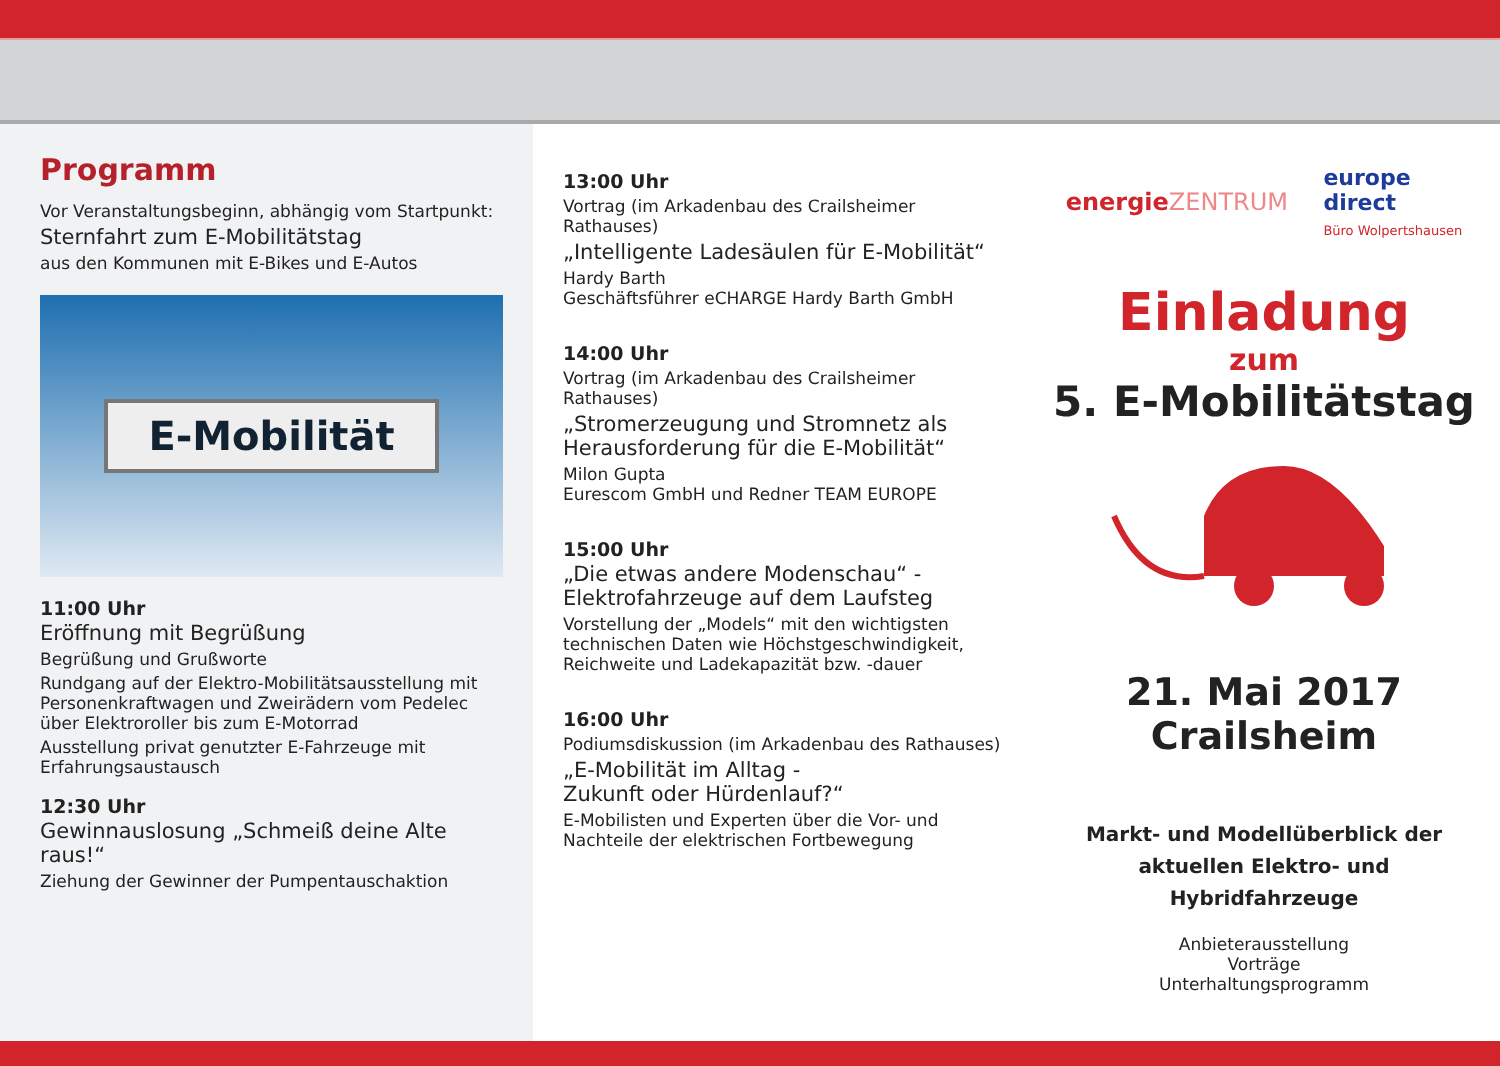Programm
Vor Veranstaltungsbeginn, abhängig vom Startpunkt:
Sternfahrt zum E-Mobilitätstag
aus den Kommunen mit E-Bikes und E-Autos
E-Mobilität
11:00 Uhr
Eröffnung mit Begrüßung
Begrüßung und Grußworte
Rundgang auf der Elektro-Mobilitätsausstellung mit Personenkraftwagen und Zweirädern vom Pedelec über Elektroroller bis zum E-Motorrad
Ausstellung privat genutzter E-Fahrzeuge mit Erfahrungsaustausch
12:30 Uhr
Gewinnauslosung „Schmeiß deine Alte raus!“
Ziehung der Gewinner der Pumpentauschaktion
13:00 Uhr
Vortrag (im Arkadenbau des Crailsheimer Rathauses)
„Intelligente Ladesäulen für E-Mobilität“
Hardy Barth
Geschäftsführer eCHARGE Hardy Barth GmbH
14:00 Uhr
Vortrag (im Arkadenbau des Crailsheimer Rathauses)
„Stromerzeugung und Stromnetz als Herausforderung für die E-Mobilität“
Milon Gupta
Eurescom GmbH und Redner TEAM EUROPE
15:00 Uhr
„Die etwas andere Modenschau“ - Elektrofahrzeuge auf dem Laufsteg
Vorstellung der „Models“ mit den wichtigsten technischen Daten wie Höchstgeschwindigkeit, Reichweite und Ladekapazität bzw. -dauer
16:00 Uhr
Podiumsdiskussion (im Arkadenbau des Rathauses)
„E-Mobilität im Alltag -
Zukunft oder Hürdenlauf?“
E-Mobilisten und Experten über die Vor- und Nachteile der elektrischen Fortbewegung
energie ZENTRUM europe
direct
Büro Wolpertshausen
Einladung
zum
5. E-Mobilitätstag
21. Mai 2017
Crailsheim
Markt- und Modellüberblick der aktuellen Elektro- und Hybridfahrzeuge
Anbieterausstellung
Vorträge
Unterhaltungsprogramm